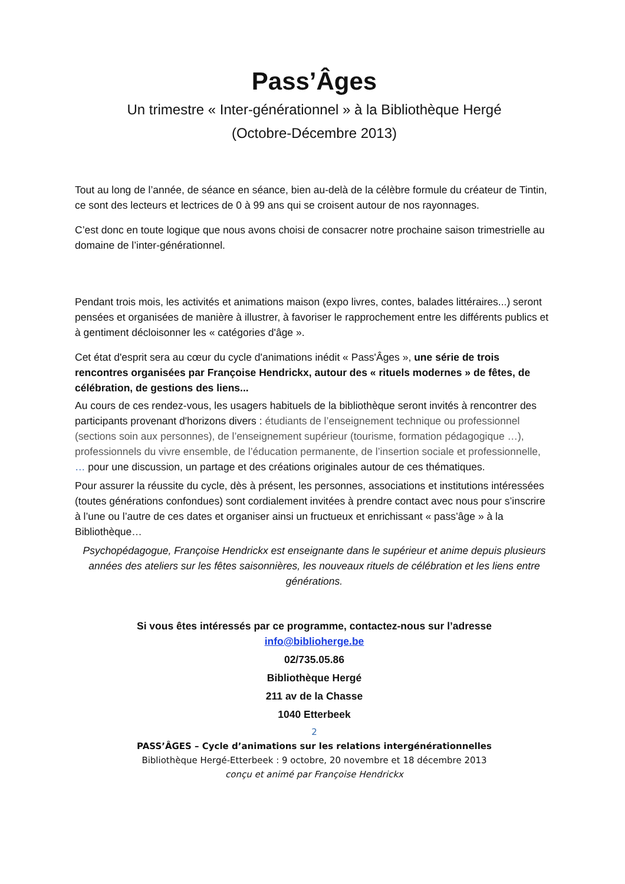Pass’Âges
Un trimestre « Inter-générationnel » à la Bibliothèque Hergé
(Octobre-Décembre 2013)
Tout au long de l’année, de séance en séance, bien au-delà de la célèbre formule du créateur de Tintin, ce sont des lecteurs et lectrices de 0 à 99 ans qui se croisent autour de nos rayonnages.
C’est donc en toute logique que nous avons choisi de consacrer notre prochaine saison trimestrielle au domaine de l’inter-générationnel.
Pendant trois mois, les activités et animations maison (expo livres, contes, balades littéraires...) seront pensées et organisées de manière à illustrer, à favoriser le rapprochement entre les différents publics et à gentiment décloisonner les « catégories d'âge ».
Cet état d'esprit sera au cœur du cycle d'animations inédit « Pass'Âges », une série de trois rencontres organisées par Françoise Hendrickx, autour des « rituels modernes » de fêtes, de célébration, de gestions des liens...
Au cours de ces rendez-vous, les usagers habituels de la bibliothèque seront invités à rencontrer des participants provenant d'horizons divers : étudiants de l’enseignement technique ou professionnel (sections soin aux personnes), de l’enseignement supérieur (tourisme, formation pédagogique …), professionnels du vivre ensemble, de l’éducation permanente, de l’insertion sociale et professionnelle, … pour une discussion, un partage et des créations originales autour de ces thématiques.
Pour assurer la réussite du cycle, dès à présent, les personnes, associations et institutions intéressées (toutes générations confondues) sont cordialement invitées à prendre contact avec nous pour s’inscrire à l’une ou l’autre de ces dates et organiser ainsi un fructueux et enrichissant « pass’âge » à la Bibliothèque…
Psychopédagogue, Françoise Hendrickx est enseignante dans le supérieur et anime depuis plusieurs années des ateliers sur les fêtes saisonnières, les nouveaux rituels de célébration et les liens entre générations.
Si vous êtes intéressés par ce programme, contactez-nous sur l’adresse
info@biblioherge.be
02/735.05.86
Bibliothèque Hergé
211 av de la Chasse
1040 Etterbeek
2
PASS’ÂGES – Cycle d’animations sur les relations intergénérationnelles
Bibliothèque Hergé-Etterbeek : 9 octobre, 20 novembre et 18 décembre 2013
conçu et animé par Françoise Hendrickx